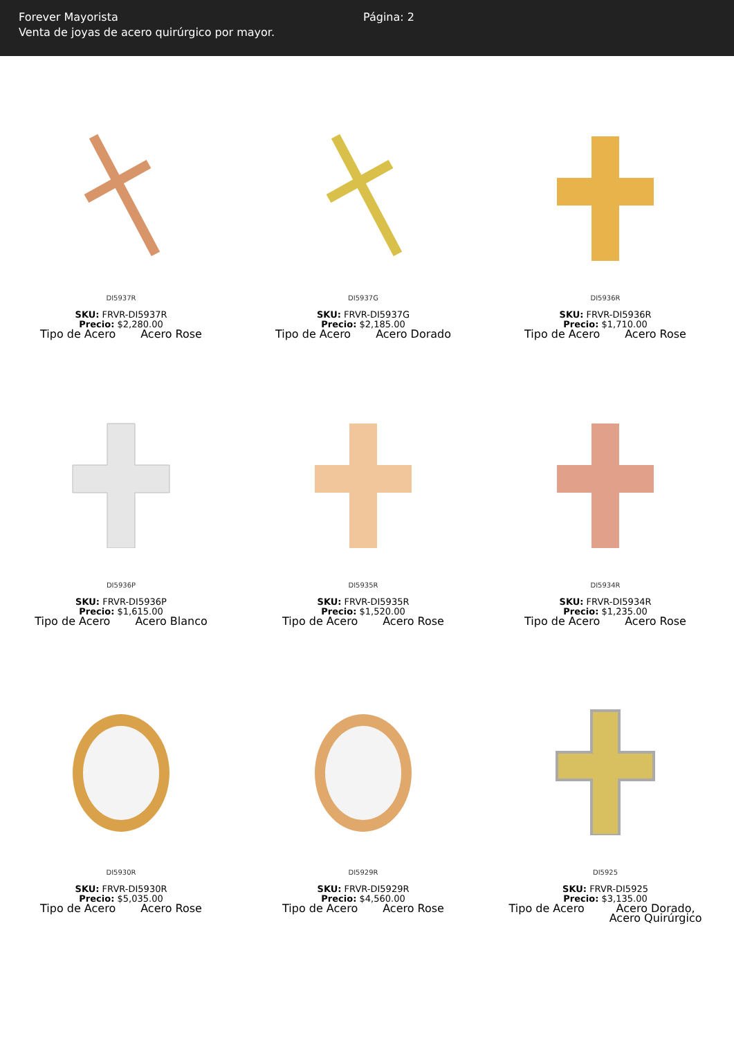Forever Mayorista
Venta de joyas de acero quirúrgico por mayor.
Página: 2
DI5937R
SKU: FRVR-DI5937R
Precio: $2,280.00
| Tipo de Acero | Acero Rose |
DI5937G
SKU: FRVR-DI5937G
Precio: $2,185.00
| Tipo de Acero | Acero Dorado |
DI5936R
SKU: FRVR-DI5936R
Precio: $1,710.00
| Tipo de Acero | Acero Rose |
DI5936P
SKU: FRVR-DI5936P
Precio: $1,615.00
| Tipo de Acero | Acero Blanco |
DI5935R
SKU: FRVR-DI5935R
Precio: $1,520.00
| Tipo de Acero | Acero Rose |
DI5934R
SKU: FRVR-DI5934R
Precio: $1,235.00
| Tipo de Acero | Acero Rose |
DI5930R
SKU: FRVR-DI5930R
Precio: $5,035.00
| Tipo de Acero | Acero Rose |
DI5929R
SKU: FRVR-DI5929R
Precio: $4,560.00
| Tipo de Acero | Acero Rose |
DI5925
SKU: FRVR-DI5925
Precio: $3,135.00
| Tipo de Acero | Acero Dorado, Acero Quirúrgico |